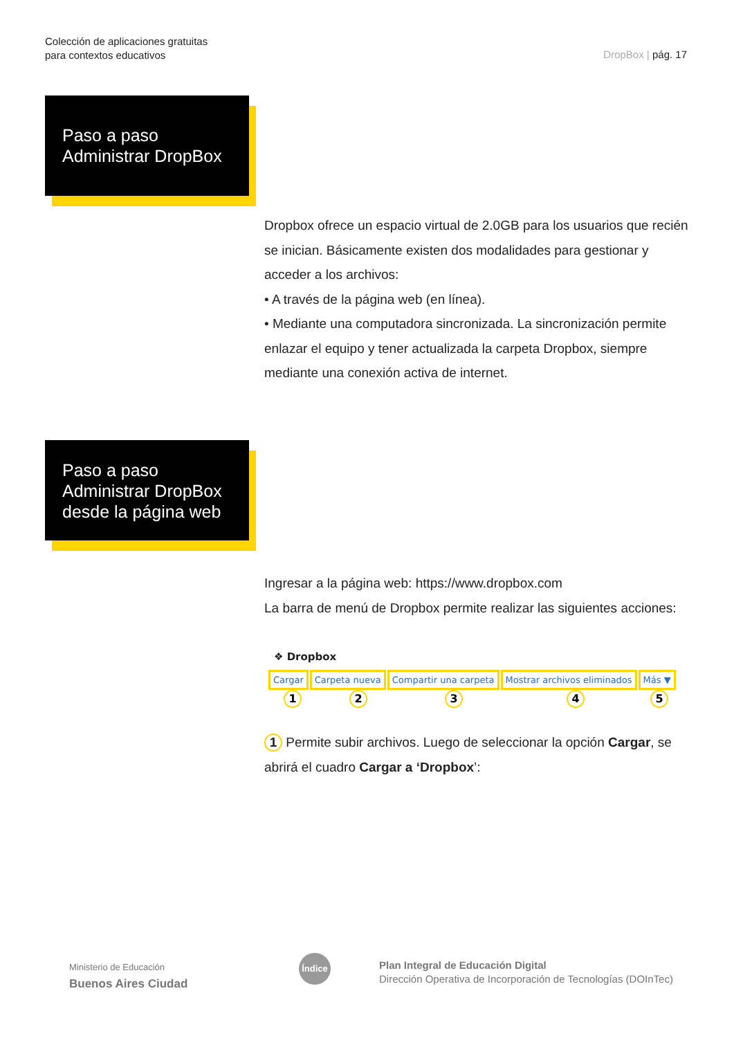Colección de aplicaciones gratuitas
para contextos educativos
DropBox | pág. 17
Paso a paso
Administrar DropBox
Dropbox ofrece un espacio virtual de 2.0GB para los usuarios que recién se inician. Básicamente existen dos modalidades para gestionar y acceder a los archivos:
• A través de la página web (en línea).
• Mediante una computadora sincronizada. La sincronización permite enlazar el equipo y tener actualizada la carpeta Dropbox, siempre mediante una conexión activa de internet.
Paso a paso
Administrar DropBox
desde la página web
Ingresar a la página web: https://www.dropbox.com
La barra de menú de Dropbox permite realizar las siguientes acciones:
❖ Dropbox
Cargar Carpeta nueva Compartir una carpeta Mostrar archivos eliminados Más ▼
1 2 3 4 5
1 Permite subir archivos. Luego de seleccionar la opción Cargar, se abrirá el cuadro Cargar a ‘Dropbox’:
Ministerio de Educación
Buenos Aires Ciudad
Índice
Plan Integral de Educación Digital
Dirección Operativa de Incorporación de Tecnologías (DOInTec)